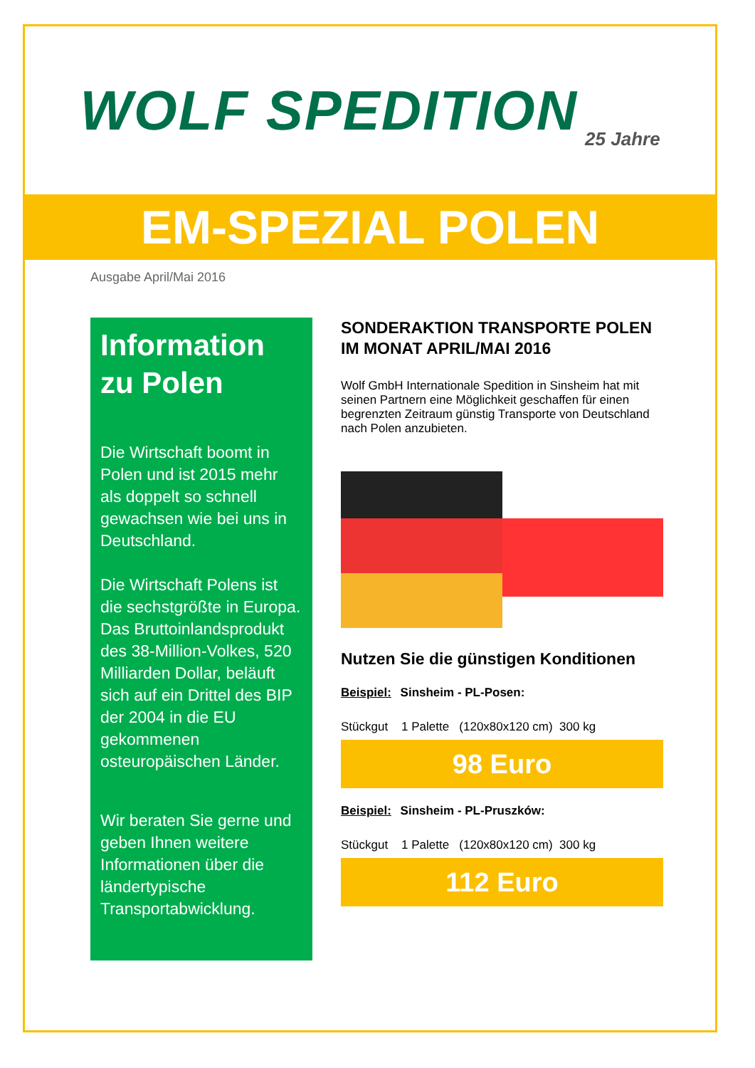WOLF SPEDITION 25 Jahre
EM-SPEZIAL POLEN
Ausgabe April/Mai 2016
Information zu Polen
Die Wirtschaft boomt in Polen und ist 2015 mehr als doppelt so schnell gewachsen wie bei uns in Deutschland.
Die Wirtschaft Polens ist die sechstgrößte in Europa.
Das Bruttoinlandsprodukt des 38-Million-Volkes, 520 Milliarden Dollar, beläuft sich auf ein Drittel des BIP der 2004 in die EU gekommenen osteuropäischen Länder.
Wir beraten Sie gerne und geben Ihnen weitere Informationen über die ländertypische Transportabwicklung.
SONDERAKTION TRANSPORTE POLEN IM MONAT APRIL/MAI 2016
Wolf GmbH Internationale Spedition in Sinsheim hat mit seinen Partnern eine Möglichkeit geschaffen für einen begrenzten Zeitraum günstig Transporte von Deutschland nach Polen anzubieten.
Nutzen Sie die günstigen Konditionen
Beispiel: Sinsheim - PL-Posen:
Stückgut 1 Palette (120x80x120 cm) 300 kg
98 Euro
Beispiel: Sinsheim - PL-Pruszków:
Stückgut 1 Palette (120x80x120 cm) 300 kg
112 Euro